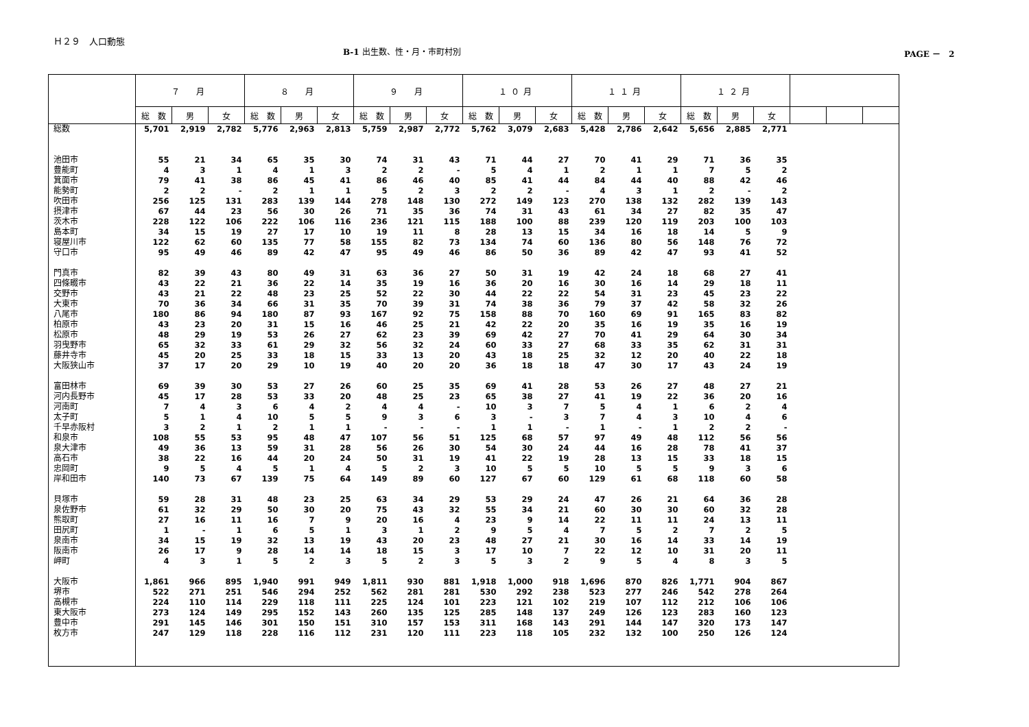Ｈ２９　人口動態
B-1 出生数、性・月・市町村別 PAGE －　2
| | ７ 月 | | | ８ 月 | | | ９ 月 | | | １０月 | | | １１月 | | | １２月 | | | | | |
| --- | --- | --- | --- | --- | --- | --- | --- | --- | --- | --- | --- | --- | --- | --- | --- | --- | --- | --- | --- | --- | --- |
| | 総 数 | 男 | 女 | 総 数 | 男 | 女 | 総 数 | 男 | 女 | 総 数 | 男 | 女 | 総 数 | 男 | 女 | 総 数 | 男 | 女 | | | |
| 総数 | 5,701 | 2,919 | 2,782 | 5,776 | 2,963 | 2,813 | 5,759 | 2,987 | 2,772 | 5,762 | 3,079 | 2,683 | 5,428 | 2,786 | 2,642 | 5,656 | 2,885 | 2,771 | | | |
| 池田市 | 55 | 21 | 34 | 65 | 35 | 30 | 74 | 31 | 43 | 71 | 44 | 27 | 70 | 41 | 29 | 71 | 36 | 35 | | | |
| 豊能町 | 4 | 3 | 1 | 4 | 1 | 3 | 2 | 2 | - | 5 | 4 | 1 | 2 | 1 | 1 | 7 | 5 | 2 | | | |
| 箕面市 | 79 | 41 | 38 | 86 | 45 | 41 | 86 | 46 | 40 | 85 | 41 | 44 | 84 | 44 | 40 | 88 | 42 | 46 | | | |
| 能勢町 | 2 | 2 | - | 2 | 1 | 1 | 5 | 2 | 3 | 2 | 2 | - | 4 | 3 | 1 | 2 | - | 2 | | | |
| 吹田市 | 256 | 125 | 131 | 283 | 139 | 144 | 278 | 148 | 130 | 272 | 149 | 123 | 270 | 138 | 132 | 282 | 139 | 143 | | | |
| 摂津市 | 67 | 44 | 23 | 56 | 30 | 26 | 71 | 35 | 36 | 74 | 31 | 43 | 61 | 34 | 27 | 82 | 35 | 47 | | | |
| 茨木市 | 228 | 122 | 106 | 222 | 106 | 116 | 236 | 121 | 115 | 188 | 100 | 88 | 239 | 120 | 119 | 203 | 100 | 103 | | | |
| 島本町 | 34 | 15 | 19 | 27 | 17 | 10 | 19 | 11 | 8 | 28 | 13 | 15 | 34 | 16 | 18 | 14 | 5 | 9 | | | |
| 寝屋川市 | 122 | 62 | 60 | 135 | 77 | 58 | 155 | 82 | 73 | 134 | 74 | 60 | 136 | 80 | 56 | 148 | 76 | 72 | | | |
| 守口市 | 95 | 49 | 46 | 89 | 42 | 47 | 95 | 49 | 46 | 86 | 50 | 36 | 89 | 42 | 47 | 93 | 41 | 52 | | | |
| 門真市 | 82 | 39 | 43 | 80 | 49 | 31 | 63 | 36 | 27 | 50 | 31 | 19 | 42 | 24 | 18 | 68 | 27 | 41 | | | |
| 四條畷市 | 43 | 22 | 21 | 36 | 22 | 14 | 35 | 19 | 16 | 36 | 20 | 16 | 30 | 16 | 14 | 29 | 18 | 11 | | | |
| 交野市 | 43 | 21 | 22 | 48 | 23 | 25 | 52 | 22 | 30 | 44 | 22 | 22 | 54 | 31 | 23 | 45 | 23 | 22 | | | |
| 大東市 | 70 | 36 | 34 | 66 | 31 | 35 | 70 | 39 | 31 | 74 | 38 | 36 | 79 | 37 | 42 | 58 | 32 | 26 | | | |
| 八尾市 | 180 | 86 | 94 | 180 | 87 | 93 | 167 | 92 | 75 | 158 | 88 | 70 | 160 | 69 | 91 | 165 | 83 | 82 | | | |
| 柏原市 | 43 | 23 | 20 | 31 | 15 | 16 | 46 | 25 | 21 | 42 | 22 | 20 | 35 | 16 | 19 | 35 | 16 | 19 | | | |
| 松原市 | 48 | 29 | 19 | 53 | 26 | 27 | 62 | 23 | 39 | 69 | 42 | 27 | 70 | 41 | 29 | 64 | 30 | 34 | | | |
| 羽曳野市 | 65 | 32 | 33 | 61 | 29 | 32 | 56 | 32 | 24 | 60 | 33 | 27 | 68 | 33 | 35 | 62 | 31 | 31 | | | |
| 藤井寺市 | 45 | 20 | 25 | 33 | 18 | 15 | 33 | 13 | 20 | 43 | 18 | 25 | 32 | 12 | 20 | 40 | 22 | 18 | | | |
| 大阪狭山市 | 37 | 17 | 20 | 29 | 10 | 19 | 40 | 20 | 20 | 36 | 18 | 18 | 47 | 30 | 17 | 43 | 24 | 19 | | | |
| 富田林市 | 69 | 39 | 30 | 53 | 27 | 26 | 60 | 25 | 35 | 69 | 41 | 28 | 53 | 26 | 27 | 48 | 27 | 21 | | | |
| 河内長野市 | 45 | 17 | 28 | 53 | 33 | 20 | 48 | 25 | 23 | 65 | 38 | 27 | 41 | 19 | 22 | 36 | 20 | 16 | | | |
| 河南町 | 7 | 4 | 3 | 6 | 4 | 2 | 4 | 4 | - | 10 | 3 | 7 | 5 | 4 | 1 | 6 | 2 | 4 | | | |
| 太子町 | 5 | 1 | 4 | 10 | 5 | 5 | 9 | 3 | 6 | 3 | - | 3 | 7 | 4 | 3 | 10 | 4 | 6 | | | |
| 千早赤阪村 | 3 | 2 | 1 | 2 | 1 | 1 | - | - | - | 1 | 1 | - | 1 | - | 1 | 2 | 2 | - | | | |
| 和泉市 | 108 | 55 | 53 | 95 | 48 | 47 | 107 | 56 | 51 | 125 | 68 | 57 | 97 | 49 | 48 | 112 | 56 | 56 | | | |
| 泉大津市 | 49 | 36 | 13 | 59 | 31 | 28 | 56 | 26 | 30 | 54 | 30 | 24 | 44 | 16 | 28 | 78 | 41 | 37 | | | |
| 高石市 | 38 | 22 | 16 | 44 | 20 | 24 | 50 | 31 | 19 | 41 | 22 | 19 | 28 | 13 | 15 | 33 | 18 | 15 | | | |
| 忠岡町 | 9 | 5 | 4 | 5 | 1 | 4 | 5 | 2 | 3 | 10 | 5 | 5 | 10 | 5 | 5 | 9 | 3 | 6 | | | |
| 岸和田市 | 140 | 73 | 67 | 139 | 75 | 64 | 149 | 89 | 60 | 127 | 67 | 60 | 129 | 61 | 68 | 118 | 60 | 58 | | | |
| 貝塚市 | 59 | 28 | 31 | 48 | 23 | 25 | 63 | 34 | 29 | 53 | 29 | 24 | 47 | 26 | 21 | 64 | 36 | 28 | | | |
| 泉佐野市 | 61 | 32 | 29 | 50 | 30 | 20 | 75 | 43 | 32 | 55 | 34 | 21 | 60 | 30 | 30 | 60 | 32 | 28 | | | |
| 熊取町 | 27 | 16 | 11 | 16 | 7 | 9 | 20 | 16 | 4 | 23 | 9 | 14 | 22 | 11 | 11 | 24 | 13 | 11 | | | |
| 田尻町 | 1 | - | 1 | 6 | 5 | 1 | 3 | 1 | 2 | 9 | 5 | 4 | 7 | 5 | 2 | 7 | 2 | 5 | | | |
| 泉南市 | 34 | 15 | 19 | 32 | 13 | 19 | 43 | 20 | 23 | 48 | 27 | 21 | 30 | 16 | 14 | 33 | 14 | 19 | | | |
| 阪南市 | 26 | 17 | 9 | 28 | 14 | 14 | 18 | 15 | 3 | 17 | 10 | 7 | 22 | 12 | 10 | 31 | 20 | 11 | | | |
| 岬町 | 4 | 3 | 1 | 5 | 2 | 3 | 5 | 2 | 3 | 5 | 3 | 2 | 9 | 5 | 4 | 8 | 3 | 5 | | | |
| 大阪市 | 1,861 | 966 | 895 | 1,940 | 991 | 949 | 1,811 | 930 | 881 | 1,918 | 1,000 | 918 | 1,696 | 870 | 826 | 1,771 | 904 | 867 | | | |
| 堺市 | 522 | 271 | 251 | 546 | 294 | 252 | 562 | 281 | 281 | 530 | 292 | 238 | 523 | 277 | 246 | 542 | 278 | 264 | | | |
| 高槻市 | 224 | 110 | 114 | 229 | 118 | 111 | 225 | 124 | 101 | 223 | 121 | 102 | 219 | 107 | 112 | 212 | 106 | 106 | | | |
| 東大阪市 | 273 | 124 | 149 | 295 | 152 | 143 | 260 | 135 | 125 | 285 | 148 | 137 | 249 | 126 | 123 | 283 | 160 | 123 | | | |
| 豊中市 | 291 | 145 | 146 | 301 | 150 | 151 | 310 | 157 | 153 | 311 | 168 | 143 | 291 | 144 | 147 | 320 | 173 | 147 | | | |
| 枚方市 | 247 | 129 | 118 | 228 | 116 | 112 | 231 | 120 | 111 | 223 | 118 | 105 | 232 | 132 | 100 | 250 | 126 | 124 | | | |